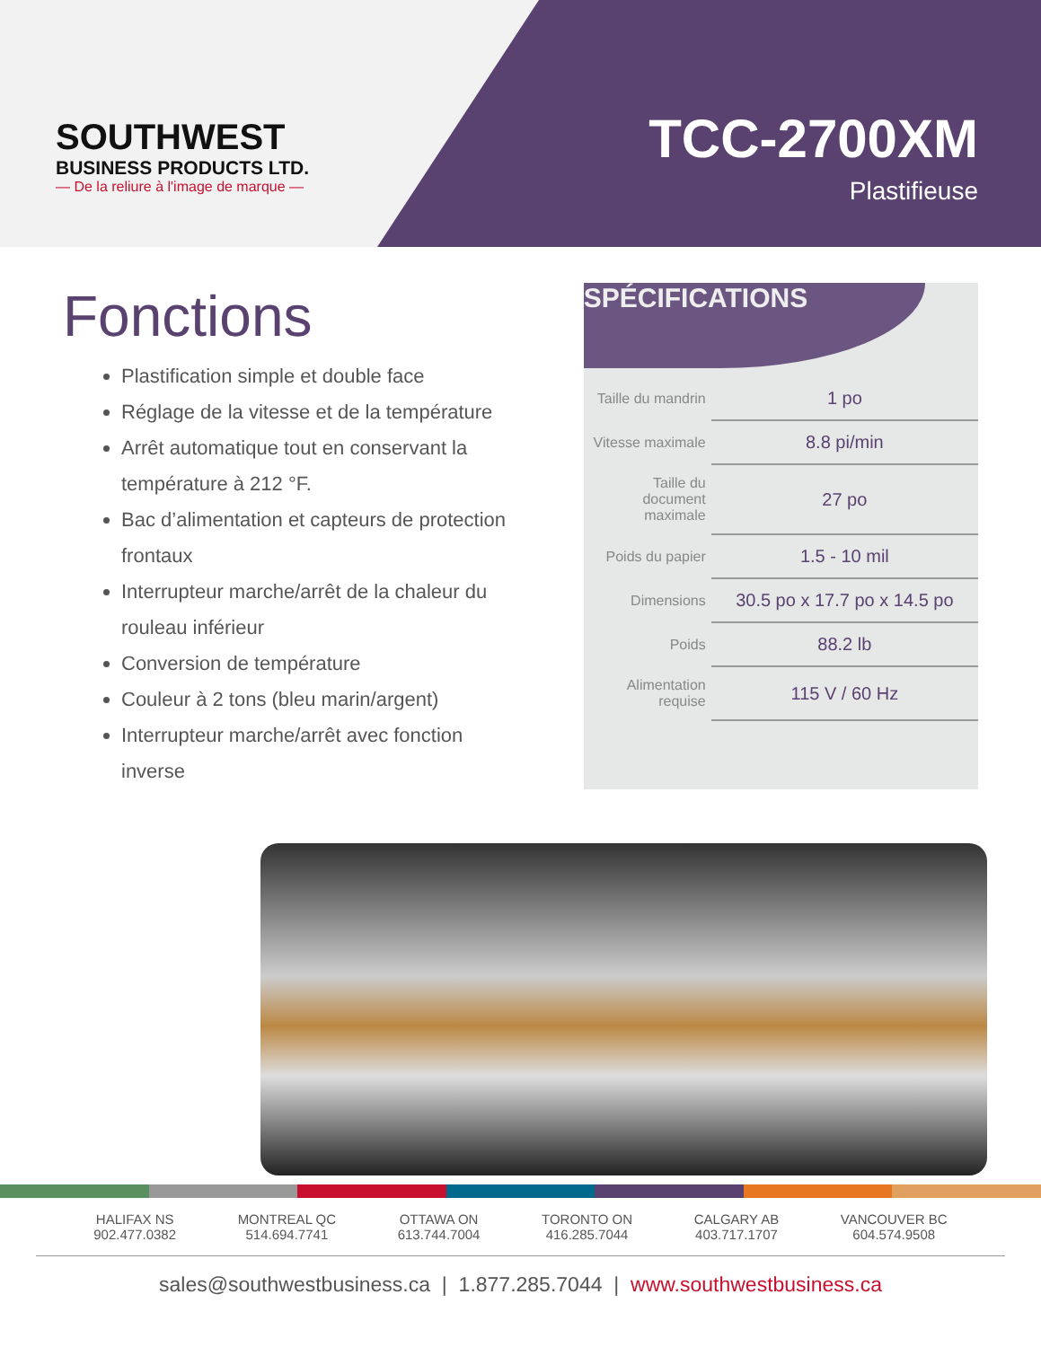SOUTHWEST
BUSINESS PRODUCTS LTD.
— De la reliure à l'image de marque —
TCC-2700XM
Plastifieuse
Fonctions
Plastification simple et double face
Réglage de la vitesse et de la température
Arrêt automatique tout en conservant la température à 212 °F.
Bac d’alimentation et capteurs de protection frontaux
Interrupteur marche/arrêt de la chaleur du rouleau inférieur
Conversion de température
Couleur à 2 tons (bleu marin/argent)
Interrupteur marche/arrêt avec fonction inverse
SPÉCIFICATIONS
| Taille du mandrin | 1 po |
| Vitesse maximale | 8.8 pi/min |
| Taille du document maximale | 27 po |
| Poids du papier | 1.5 - 10 mil |
| Dimensions | 30.5 po x 17.7 po x 14.5 po |
| Poids | 88.2 lb |
| Alimentation requise | 115 V / 60 Hz |
HALIFAX NS
902.477.0382
MONTREAL QC
514.694.7741
OTTAWA ON
613.744.7004
TORONTO ON
416.285.7044
CALGARY AB
403.717.1707
VANCOUVER BC
604.574.9508
sales@southwestbusiness.ca | 1.877.285.7044 | www.southwestbusiness.ca